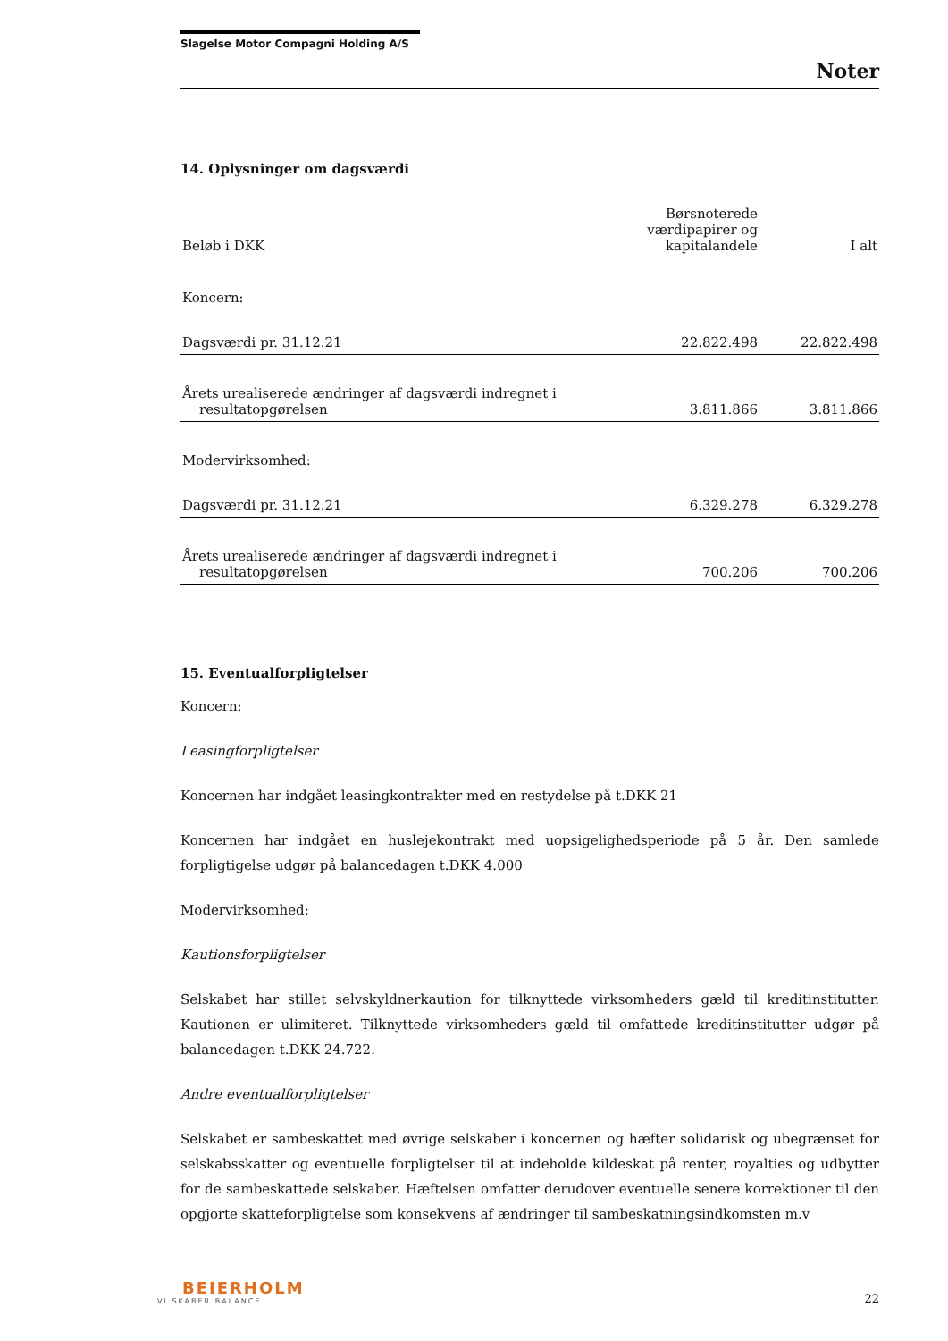Slagelse Motor Compagni Holding A/S
Noter
14. Oplysninger om dagsværdi
| Beløb i DKK | Børsnoterede værdipapirer og kapitalandele | I alt |
| --- | --- | --- |
| Koncern: | | |
| Dagsværdi pr. 31.12.21 | 22.822.498 | 22.822.498 |
| Årets urealiserede ændringer af dagsværdi indregnet i resultatopgørelsen | 3.811.866 | 3.811.866 |
| Modervirksomhed: | | |
| Dagsværdi pr. 31.12.21 | 6.329.278 | 6.329.278 |
| Årets urealiserede ændringer af dagsværdi indregnet i resultatopgørelsen | 700.206 | 700.206 |
15. Eventualforpligtelser
Koncern:
Leasingforpligtelser
Koncernen har indgået leasingkontrakter med en restydelse på t.DKK 21
Koncernen har indgået en huslejekontrakt med uopsigelighedsperiode på 5 år. Den samlede forpligtigelse udgør på balancedagen t.DKK 4.000
Modervirksomhed:
Kautionsforpligtelser
Selskabet har stillet selvskyldnerkaution for tilknyttede virksomheders gæld til kreditinstitutter. Kautionen er ulimiteret. Tilknyttede virksomheders gæld til omfattede kreditinstitutter udgør på balancedagen t.DKK 24.722.
Andre eventualforpligtelser
Selskabet er sambeskattet med øvrige selskaber i koncernen og hæfter solidarisk og ubegrænset for selskabsskatter og eventuelle forpligtelser til at indeholde kildeskat på renter, royalties og udbytter for de sambeskattede selskaber. Hæftelsen omfatter derudover eventuelle senere korrektioner til den opgjorte skatteforpligtelse som konsekvens af ændringer til sambeskatningsindkomsten m.v
BEIERHOLM
VI SKABER BALANCE
22